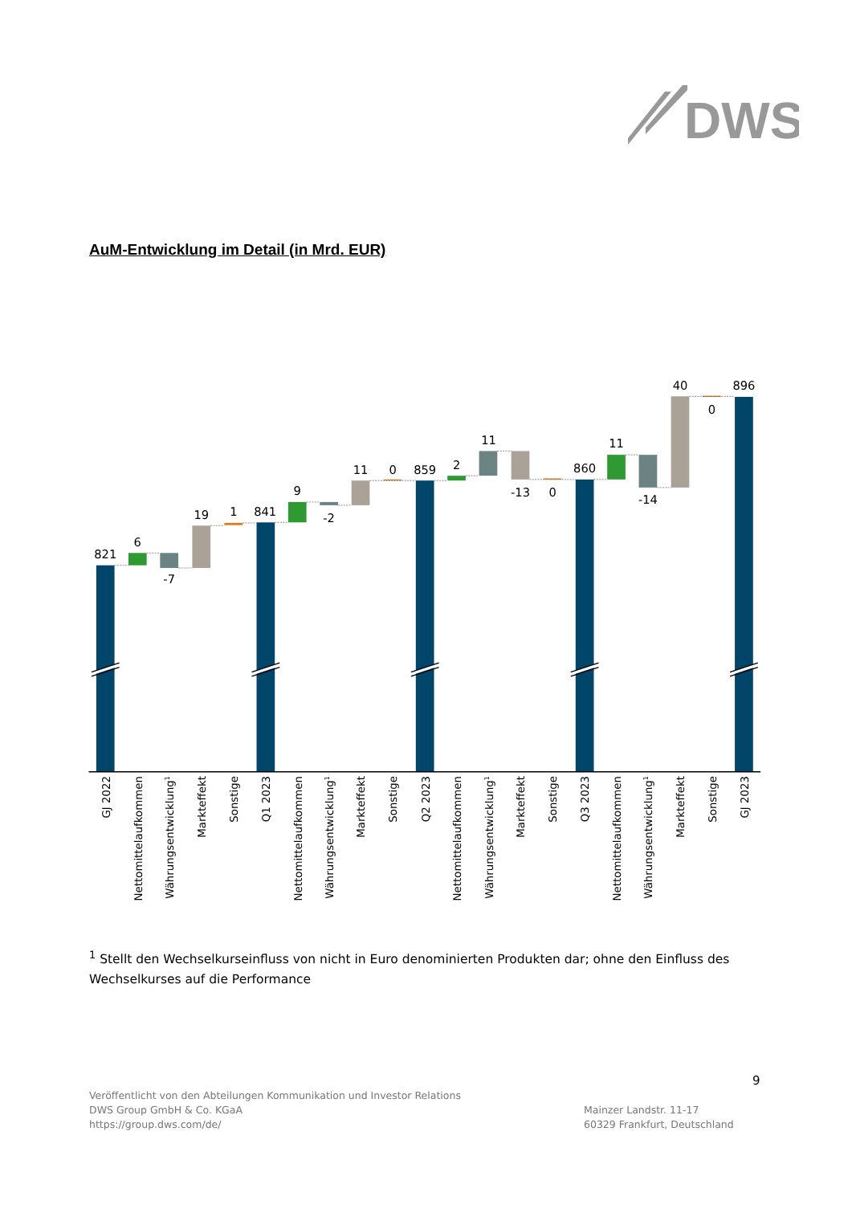DWS
AuM-Entwicklung im Detail (in Mrd. EUR)
821
6
-7
19
1
841
9
-2
11
0
859
2
11
-13
0
860
11
-14
40
0
896
GJ 2022
Nettomittelaufkommen
Währungsentwicklung1
Markteffekt
Sonstige
Q1 2023
Nettomittelaufkommen
Währungsentwicklung1
Markteffekt
Sonstige
Q2 2023
Nettomittelaufkommen
Währungsentwicklung1
Markteffekt
Sonstige
Q3 2023
Nettomittelaufkommen
Währungsentwicklung1
Markteffekt
Sonstige
GJ 2023
<sup>1</sup> Stellt den Wechselkurseinfluss von nicht in Euro denominierten Produkten dar; ohne den Einfluss des Wechselkurses auf die Performance
9
Veröffentlicht von den Abteilungen Kommunikation und Investor Relations
DWS Group GmbH & Co. KGaA
https://group.dws.com/de/
Mainzer Landstr. 11-17
60329 Frankfurt, Deutschland